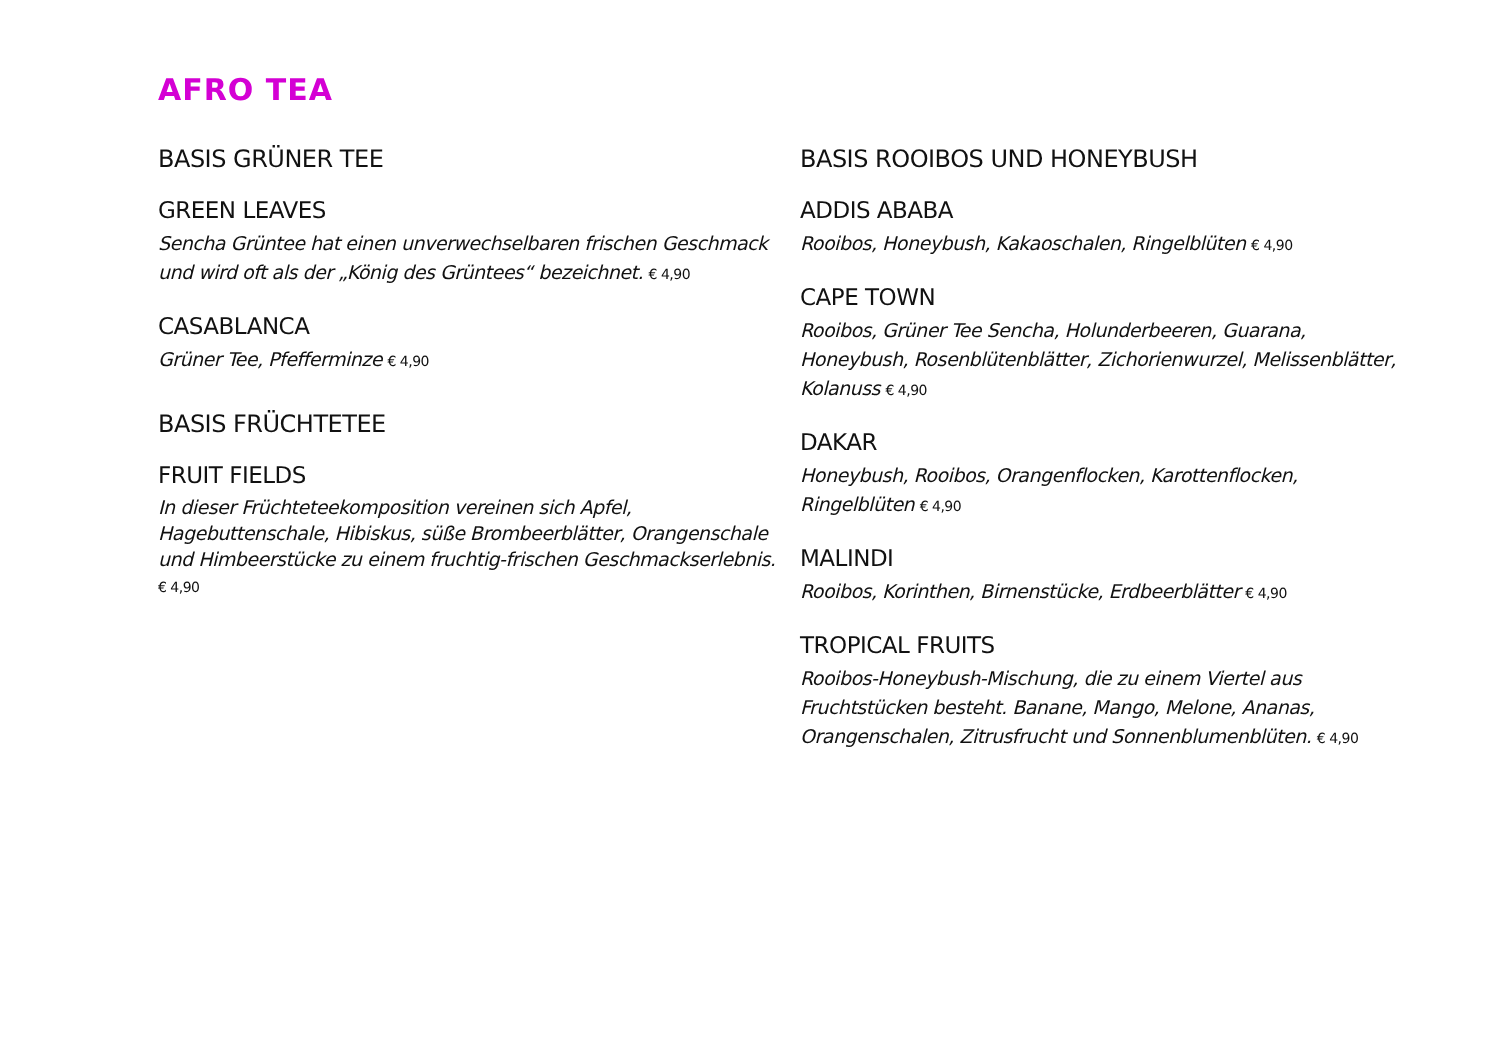AFRO TEA
BASIS GRÜNER TEE
GREEN LEAVES
Sencha Grüntee hat einen unverwechselbaren frischen Geschmack und wird oft als der „König des Grüntees“ bezeichnet. € 4,90
CASABLANCA
Grüner Tee, Pfefferminze € 4,90
BASIS FRÜCHTETEE
FRUIT FIELDS
In dieser Früchteteekomposition vereinen sich Apfel, Hagebuttenschale, Hibiskus, süße Brombeerblätter, Orangenschale und Himbeerstücke zu einem fruchtig-frischen Geschmackserlebnis. € 4,90
BASIS ROOIBOS UND HONEYBUSH
ADDIS ABABA
Rooibos, Honeybush, Kakaoschalen, Ringelblüten € 4,90
CAPE TOWN
Rooibos, Grüner Tee Sencha, Holunderbeeren, Guarana, Honeybush, Rosenblütenblätter, Zichorienwurzel, Melissenblätter, Kolanuss € 4,90
DAKAR
Honeybush, Rooibos, Orangenflocken, Karottenflocken,
Ringelblüten € 4,90
MALINDI
Rooibos, Korinthen, Birnenstücke, Erdbeerblätter € 4,90
TROPICAL FRUITS
Rooibos-Honeybush-Mischung, die zu einem Viertel aus Fruchtstücken besteht. Banane, Mango, Melone, Ananas, Orangenschalen, Zitrusfrucht und Sonnenblumenblüten. € 4,90